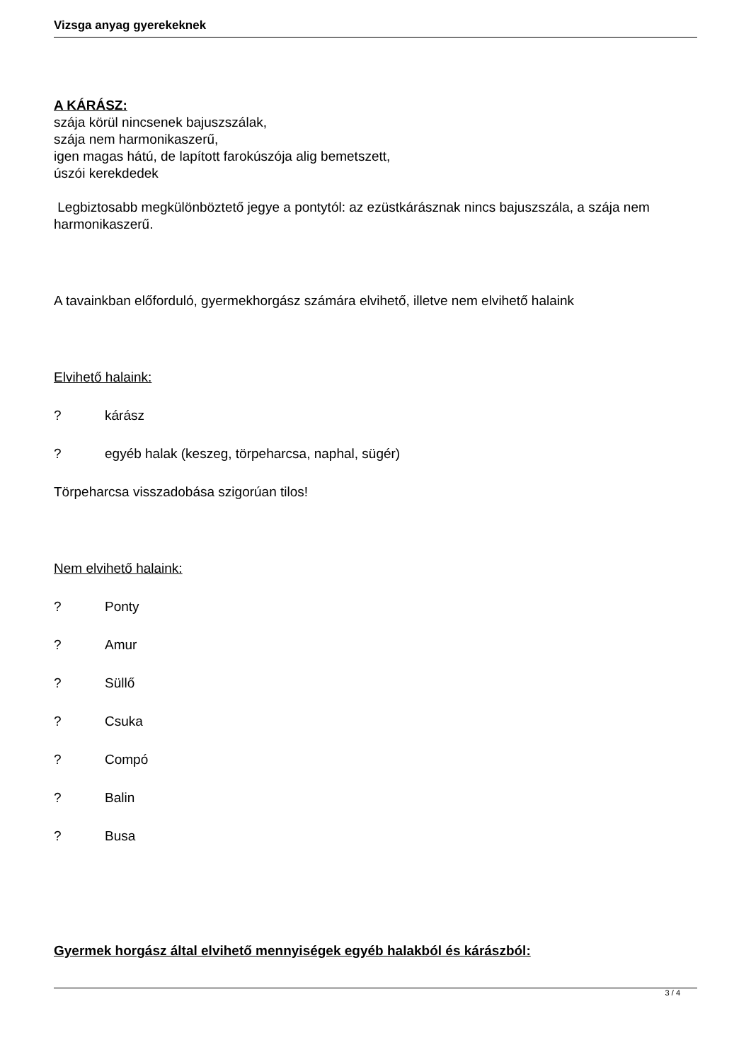Vizsga anyag gyerekeknek
A KÁRÁSZ:
szája körül nincsenek bajuszszálak,
szája nem harmonikaszerű,
igen magas hátú, de lapított farokúszója alig bemetszett,
úszói kerekdedek
Legbiztosabb megkülönböztető jegye a pontytól: az ezüstkárásznak nincs bajuszszála, a szája nem harmonikaszerű.
A tavainkban előforduló, gyermekhorgász számára elvihető, illetve nem elvihető halaink
Elvihető halaink:
? kárász
? egyéb halak (keszeg, törpeharcsa, naphal, sügér)
Törpeharcsa visszadobása szigorúan tilos!
Nem elvihető halaink:
? Ponty
? Amur
? Süllő
? Csuka
? Compó
? Balin
? Busa
Gyermek horgász által elvihető mennyiségek egyéb halakból és kárászból:
3 / 4